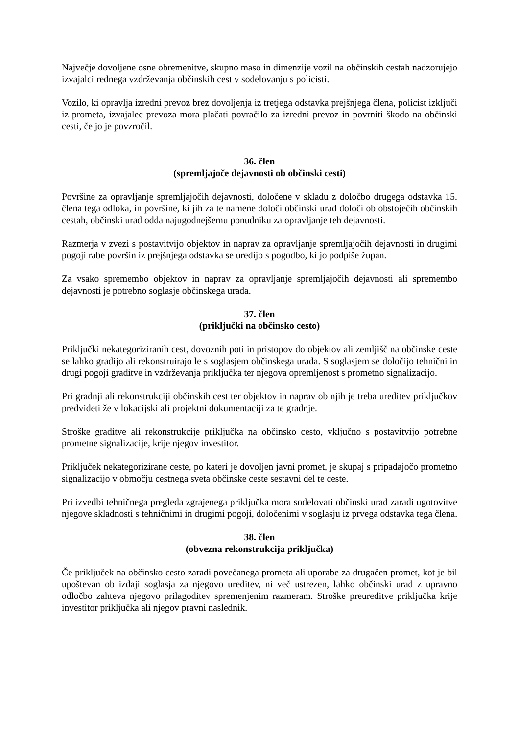Največje dovoljene osne obremenitve, skupno maso in dimenzije vozil na občinskih cestah nadzorujejo izvajalci rednega vzdrževanja občinskih cest v sodelovanju s policisti.
Vozilo, ki opravlja izredni prevoz brez dovoljenja iz tretjega odstavka prejšnjega člena, policist izključi iz prometa, izvajalec prevoza mora plačati povračilo za izredni prevoz in povrniti škodo na občinski cesti, če jo je povzročil.
36. člen
(spremljajoče dejavnosti ob občinski cesti)
Površine za opravljanje spremljajočih dejavnosti, določene v skladu z določbo drugega odstavka 15. člena tega odloka, in površine, ki jih za te namene določi občinski urad določi ob obstoječih občinskih cestah, občinski urad odda najugodnejšemu ponudniku za opravljanje teh dejavnosti.
Razmerja v zvezi s postavitvijo objektov in naprav za opravljanje spremljajočih dejavnosti in drugimi pogoji rabe površin iz prejšnjega odstavka se uredijo s pogodbo, ki jo podpiše župan.
Za vsako spremembo objektov in naprav za opravljanje spremljajočih dejavnosti ali spremembo dejavnosti je potrebno soglasje občinskega urada.
37. člen
(priključki na občinsko cesto)
Priključki nekategoriziranih cest, dovoznih poti in pristopov do objektov ali zemljišč na občinske ceste se lahko gradijo ali rekonstruirajo le s soglasjem občinskega urada. S soglasjem se določijo tehnični in drugi pogoji graditve in vzdrževanja priključka ter njegova opremljenost s prometno signalizacijo.
Pri gradnji ali rekonstrukciji občinskih cest ter objektov in naprav ob njih je treba ureditev priključkov predvideti že v lokacijski ali projektni dokumentaciji za te gradnje.
Stroške graditve ali rekonstrukcije priključka na občinsko cesto, vključno s postavitvijo potrebne prometne signalizacije, krije njegov investitor.
Priključek nekategorizirane ceste, po kateri je dovoljen javni promet, je skupaj s pripadajočo prometno signalizacijo v območju cestnega sveta občinske ceste sestavni del te ceste.
Pri izvedbi tehničnega pregleda zgrajenega priključka mora sodelovati občinski urad zaradi ugotovitve njegove skladnosti s tehničnimi in drugimi pogoji, določenimi v soglasju iz prvega odstavka tega člena.
38. člen
(obvezna rekonstrukcija priključka)
Če priključek na občinsko cesto zaradi povečanega prometa ali uporabe za drugačen promet, kot je bil upoštevan ob izdaji soglasja za njegovo ureditev, ni več ustrezen, lahko občinski urad z upravno odločbo zahteva njegovo prilagoditev spremenjenim razmeram. Stroške preureditve priključka krije investitor priključka ali njegov pravni naslednik.